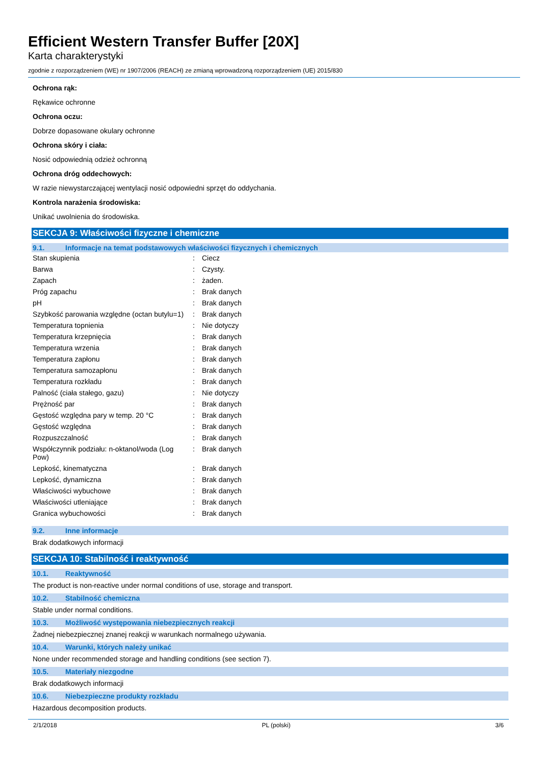Efficient Western Transfer Buffer [20X]
Karta charakterystyki
zgodnie z rozporządzeniem (WE) nr 1907/2006 (REACH) ze zmianą wprowadzoną rozporządzeniem (UE) 2015/830
Ochrona rąk:
Rękawice ochronne
Ochrona oczu:
Dobrze dopasowane okulary ochronne
Ochrona skóry i ciała:
Nosić odpowiednią odzież ochronną
Ochrona dróg oddechowych:
W razie niewystarczającej wentylacji nosić odpowiedni sprzęt do oddychania.
Kontrola narażenia środowiska:
Unikać uwolnienia do środowiska.
SEKCJA 9: Właściwości fizyczne i chemiczne
9.1. Informacje na temat podstawowych właściwości fizycznych i chemicznych
| Stan skupienia | : | Ciecz |
| Barwa | : | Czysty. |
| Zapach | : | żaden. |
| Próg zapachu | : | Brak danych |
| pH | : | Brak danych |
| Szybkość parowania względne (octan butylu=1) | : | Brak danych |
| Temperatura topnienia | : | Nie dotyczy |
| Temperatura krzepnięcia | : | Brak danych |
| Temperatura wrzenia | : | Brak danych |
| Temperatura zapłonu | : | Brak danych |
| Temperatura samozapłonu | : | Brak danych |
| Temperatura rozkładu | : | Brak danych |
| Palność (ciała stałego, gazu) | : | Nie dotyczy |
| Prężność par | : | Brak danych |
| Gęstość względna pary w temp. 20 °C | : | Brak danych |
| Gęstość względna | : | Brak danych |
| Rozpuszczalność | : | Brak danych |
| Współczynnik podziału: n-oktanol/woda (Log Pow) | : | Brak danych |
| Lepkość, kinematyczna | : | Brak danych |
| Lepkość, dynamiczna | : | Brak danych |
| Właściwości wybuchowe | : | Brak danych |
| Właściwości utleniające | : | Brak danych |
| Granica wybuchowości | : | Brak danych |
9.2. Inne informacje
Brak dodatkowych informacji
SEKCJA 10: Stabilność i reaktywność
10.1. Reaktywność
The product is non-reactive under normal conditions of use, storage and transport.
10.2. Stabilność chemiczna
Stable under normal conditions.
10.3. Możliwość występowania niebezpiecznych reakcji
Żadnej niebezpiecznej znanej reakcji w warunkach normalnego używania.
10.4. Warunki, których należy unikać
None under recommended storage and handling conditions (see section 7).
10.5. Materiały niezgodne
Brak dodatkowych informacji
10.6. Niebezpieczne produkty rozkładu
Hazardous decomposition products.
2/1/2018 PL (polski) 3/6